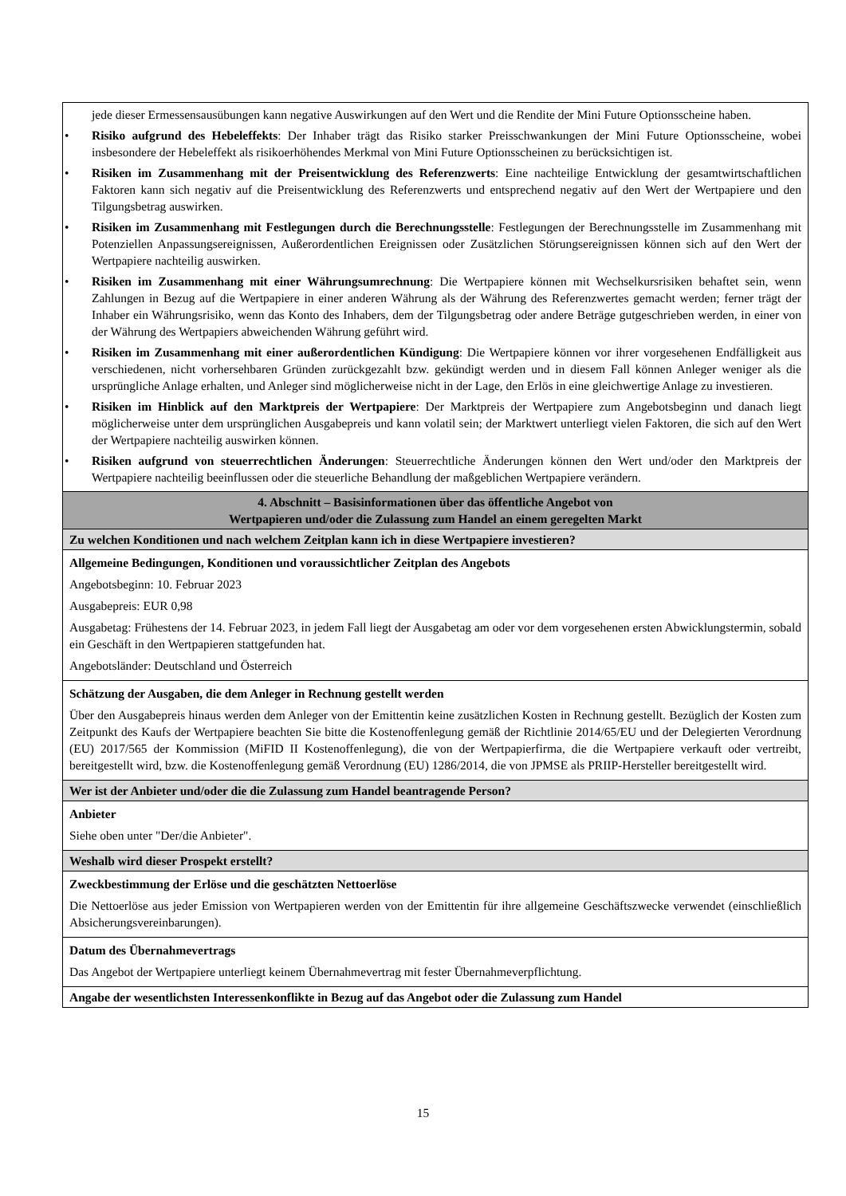| jede dieser Ermessensausübungen kann negative Auswirkungen auf den Wert und die Rendite der Mini Future Optionsscheine haben. • Risiko aufgrund des Hebeleffekts : Der Inhaber trägt das Risiko starker Preisschwankungen der Mini Future Optionsscheine, wobei insbesondere der Hebeleffekt als risikoerhöhendes Merkmal von Mini Future Optionsscheinen zu berücksichtigen ist. • Risiken im Zusammenhang mit der Preisentwicklung des Referenzwerts : Eine nachteilige Entwicklung der gesamtwirtschaftlichen Faktoren kann sich negativ auf die Preisentwicklung des Referenzwerts und entsprechend negativ auf den Wert der Wertpapiere und den Tilgungsbetrag auswirken. • Risiken im Zusammenhang mit Festlegungen durch die Berechnungsstelle : Festlegungen der Berechnungsstelle im Zusammenhang mit Potenziellen Anpassungsereignissen, Außerordentlichen Ereignissen oder Zusätzlichen Störungsereignissen können sich auf den Wert der Wertpapiere nachteilig auswirken. • Risiken im Zusammenhang mit einer Währungsumrechnung : Die Wertpapiere können mit Wechselkursrisiken behaftet sein, wenn Zahlungen in Bezug auf die Wertpapiere in einer anderen Währung als der Währung des Referenzwertes gemacht werden; ferner trägt der Inhaber ein Währungsrisiko, wenn das Konto des Inhabers, dem der Tilgungsbetrag oder andere Beträge gutgeschrieben werden, in einer von der Währung des Wertpapiers abweichenden Währung geführt wird. • Risiken im Zusammenhang mit einer außerordentlichen Kündigung : Die Wertpapiere können vor ihrer vorgesehenen Endfälligkeit aus verschiedenen, nicht vorhersehbaren Gründen zurückgezahlt bzw. gekündigt werden und in diesem Fall können Anleger weniger als die ursprüngliche Anlage erhalten, und Anleger sind möglicherweise nicht in der Lage, den Erlös in eine gleichwertige Anlage zu investieren. • Risiken im Hinblick auf den Marktpreis der Wertpapiere : Der Marktpreis der Wertpapiere zum Angebotsbeginn und danach liegt möglicherweise unter dem ursprünglichen Ausgabepreis und kann volatil sein; der Marktwert unterliegt vielen Faktoren, die sich auf den Wert der Wertpapiere nachteilig auswirken können. • Risiken aufgrund von steuerrechtlichen Änderungen : Steuerrechtliche Änderungen können den Wert und/oder den Marktpreis der Wertpapiere nachteilig beeinflussen oder die steuerliche Behandlung der maßgeblichen Wertpapiere verändern. |
| 4. Abschnitt – Basisinformationen über das öffentliche Angebot von Wertpapieren und/oder die Zulassung zum Handel an einem geregelten Markt |
| Zu welchen Konditionen und nach welchem Zeitplan kann ich in diese Wertpapiere investieren? |
| Allgemeine Bedingungen, Konditionen und voraussichtlicher Zeitplan des Angebots Angebotsbeginn: 10. Februar 2023 Ausgabepreis: EUR 0,98 Ausgabetag: Frühestens der 14. Februar 2023, in jedem Fall liegt der Ausgabetag am oder vor dem vorgesehenen ersten Abwicklungstermin, sobald ein Geschäft in den Wertpapieren stattgefunden hat. Angebotsländer: Deutschland und Österreich |
| Schätzung der Ausgaben, die dem Anleger in Rechnung gestellt werden Über den Ausgabepreis hinaus werden dem Anleger von der Emittentin keine zusätzlichen Kosten in Rechnung gestellt. Bezüglich der Kosten zum Zeitpunkt des Kaufs der Wertpapiere beachten Sie bitte die Kostenoffenlegung gemäß der Richtlinie 2014/65/EU und der Delegierten Verordnung (EU) 2017/565 der Kommission (MiFID II Kostenoffenlegung), die von der Wertpapierfirma, die die Wertpapiere verkauft oder vertreibt, bereitgestellt wird, bzw. die Kostenoffenlegung gemäß Verordnung (EU) 1286/2014, die von JPMSE als PRIIP-Hersteller bereitgestellt wird. |
| Wer ist der Anbieter und/oder die die Zulassung zum Handel beantragende Person? |
| Anbieter Siehe oben unter "Der/die Anbieter". |
| Weshalb wird dieser Prospekt erstellt? |
| Zweckbestimmung der Erlöse und die geschätzten Nettoerlöse Die Nettoerlöse aus jeder Emission von Wertpapieren werden von der Emittentin für ihre allgemeine Geschäftszwecke verwendet (einschließlich Absicherungsvereinbarungen). |
| Datum des Übernahmevertrags Das Angebot der Wertpapiere unterliegt keinem Übernahmevertrag mit fester Übernahmeverpflichtung. |
| Angabe der wesentlichsten Interessenkonflikte in Bezug auf das Angebot oder die Zulassung zum Handel |
15